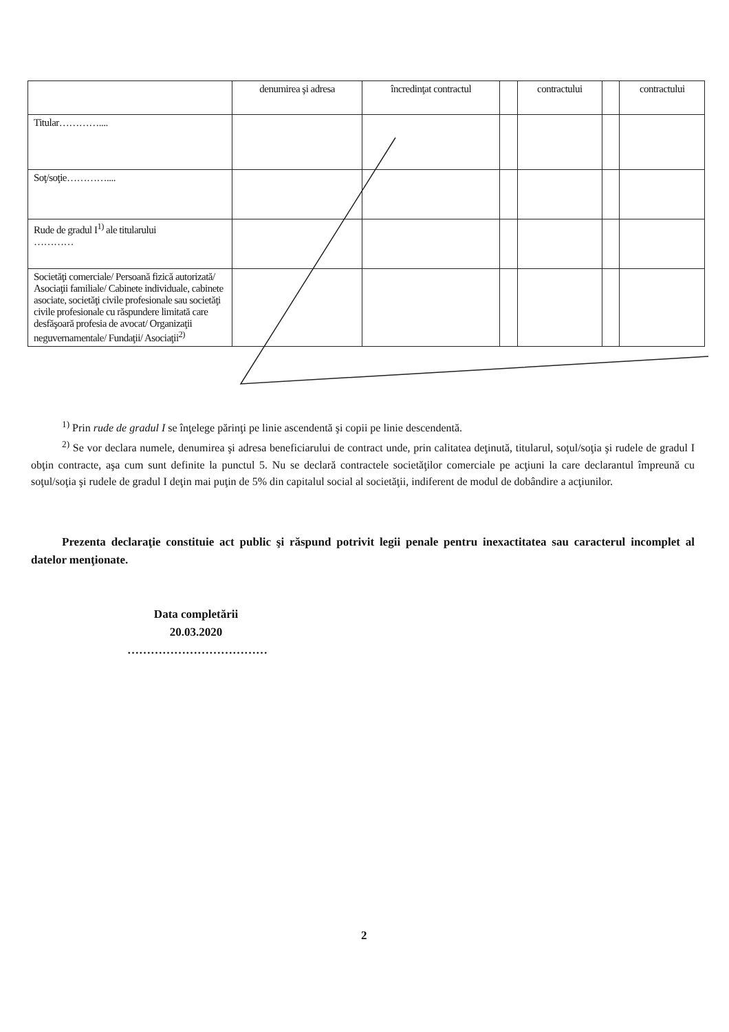| | denumirea şi adresa | încredinţat contractul | | contractului | | contractului |
| --- | --- | --- | --- | --- | --- | --- |
| Titular………….... | | | | | | |
| Soţ/soţie………….... | | | | | | |
| Rude de gradul I<sup>1)</sup> ale titularului ………… | | | | | | |
| Societăţi comerciale/ Persoană fizică autorizată/ Asociaţii familiale/ Cabinete individuale, cabinete asociate, societăţi civile profesionale sau societăţi civile profesionale cu răspundere limitată care desfăşoară profesia de avocat/ Organizaţii neguvernamentale/ Fundaţii/ Asociaţii<sup>2)</sup> | | | | | | |
<sup>1)</sup> Prin rude de gradul I se înţelege părinţi pe linie ascendentă şi copii pe linie descendentă.
<sup>2)</sup> Se vor declara numele, denumirea şi adresa beneficiarului de contract unde, prin calitatea deţinută, titularul, soţul/soţia şi rudele de gradul I obţin contracte, aşa cum sunt definite la punctul 5. Nu se declară contractele societăţilor comerciale pe acţiuni la care declarantul împreună cu soţul/soţia şi rudele de gradul I deţin mai puţin de 5% din capitalul social al societăţii, indiferent de modul de dobândire a acţiunilor.
Prezenta declaraţie constituie act public şi răspund potrivit legii penale pentru inexactitatea sau caracterul incomplet al datelor menţionate.
Data completării
20.03.2020
………………………………
2